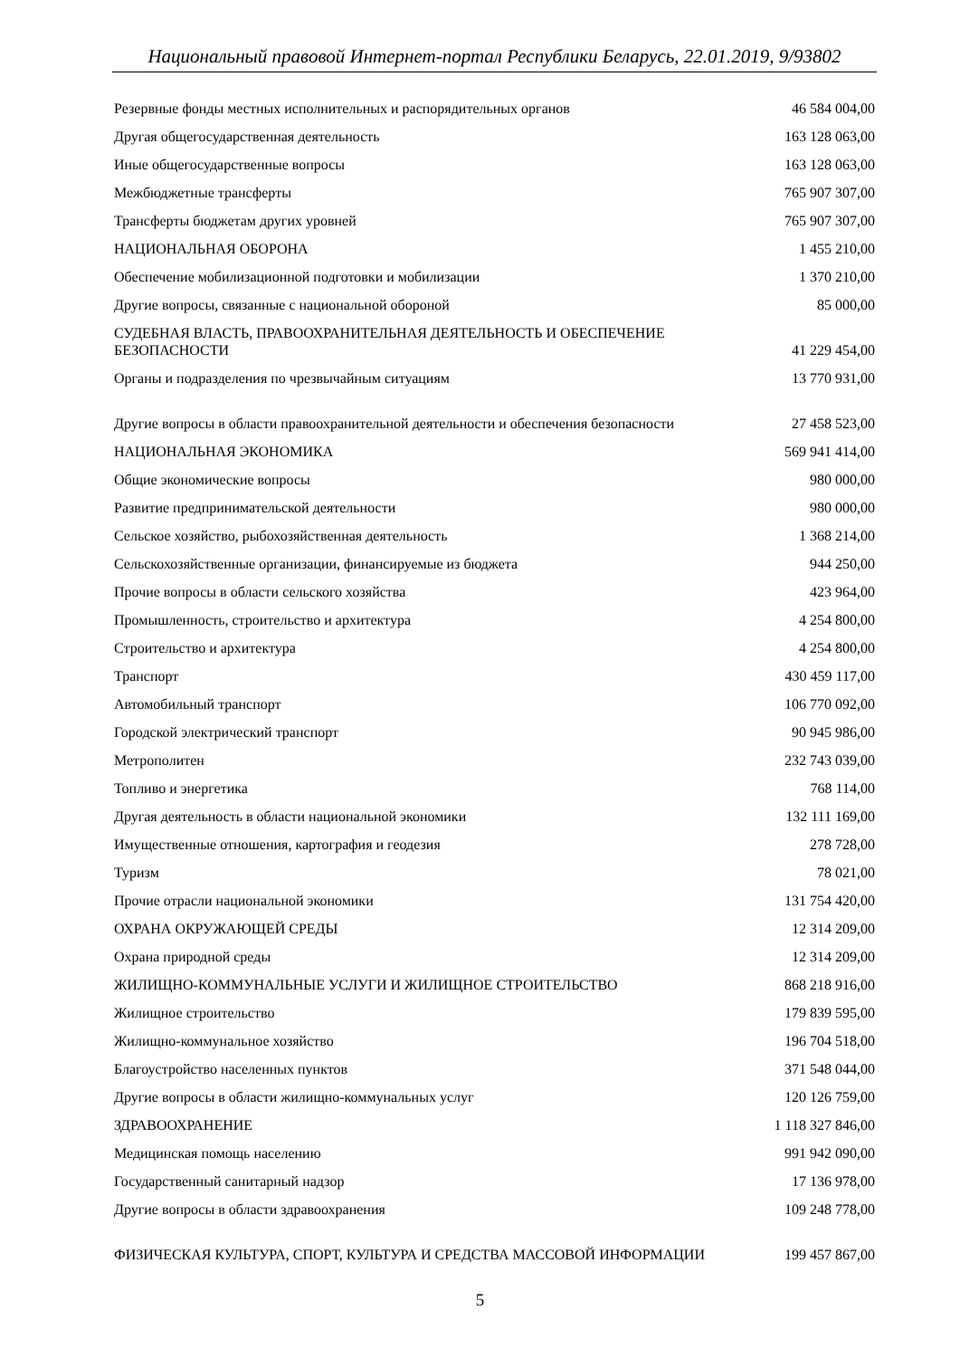Национальный правовой Интернет-портал Республики Беларусь, 22.01.2019, 9/93802
| Резервные фонды местных исполнительных и распорядительных органов | 46 584 004,00 |
| Другая общегосударственная деятельность | 163 128 063,00 |
| Иные общегосударственные вопросы | 163 128 063,00 |
| Межбюджетные трансферты | 765 907 307,00 |
| Трансферты бюджетам других уровней | 765 907 307,00 |
| НАЦИОНАЛЬНАЯ ОБОРОНА | 1 455 210,00 |
| Обеспечение мобилизационной подготовки и мобилизации | 1 370 210,00 |
| Другие вопросы, связанные с национальной обороной | 85 000,00 |
| СУДЕБНАЯ ВЛАСТЬ, ПРАВООХРАНИТЕЛЬНАЯ ДЕЯТЕЛЬНОСТЬ И ОБЕСПЕЧЕНИЕ БЕЗОПАСНОСТИ | 41 229 454,00 |
| Органы и подразделения по чрезвычайным ситуациям | 13 770 931,00 |
| Другие вопросы в области правоохранительной деятельности и обеспечения безопасности | 27 458 523,00 |
| НАЦИОНАЛЬНАЯ ЭКОНОМИКА | 569 941 414,00 |
| Общие экономические вопросы | 980 000,00 |
| Развитие предпринимательской деятельности | 980 000,00 |
| Сельское хозяйство, рыбохозяйственная деятельность | 1 368 214,00 |
| Сельскохозяйственные организации, финансируемые из бюджета | 944 250,00 |
| Прочие вопросы в области сельского хозяйства | 423 964,00 |
| Промышленность, строительство и архитектура | 4 254 800,00 |
| Строительство и архитектура | 4 254 800,00 |
| Транспорт | 430 459 117,00 |
| Автомобильный транспорт | 106 770 092,00 |
| Городской электрический транспорт | 90 945 986,00 |
| Метрополитен | 232 743 039,00 |
| Топливо и энергетика | 768 114,00 |
| Другая деятельность в области национальной экономики | 132 111 169,00 |
| Имущественные отношения, картография и геодезия | 278 728,00 |
| Туризм | 78 021,00 |
| Прочие отрасли национальной экономики | 131 754 420,00 |
| ОХРАНА ОКРУЖАЮЩЕЙ СРЕДЫ | 12 314 209,00 |
| Охрана природной среды | 12 314 209,00 |
| ЖИЛИЩНО-КОММУНАЛЬНЫЕ УСЛУГИ И ЖИЛИЩНОЕ СТРОИТЕЛЬСТВО | 868 218 916,00 |
| Жилищное строительство | 179 839 595,00 |
| Жилищно-коммунальное хозяйство | 196 704 518,00 |
| Благоустройство населенных пунктов | 371 548 044,00 |
| Другие вопросы в области жилищно-коммунальных услуг | 120 126 759,00 |
| ЗДРАВООХРАНЕНИЕ | 1 118 327 846,00 |
| Медицинская помощь населению | 991 942 090,00 |
| Государственный санитарный надзор | 17 136 978,00 |
| Другие вопросы в области здравоохранения | 109 248 778,00 |
| ФИЗИЧЕСКАЯ КУЛЬТУРА, СПОРТ, КУЛЬТУРА И СРЕДСТВА МАССОВОЙ ИНФОРМАЦИИ | 199 457 867,00 |
5